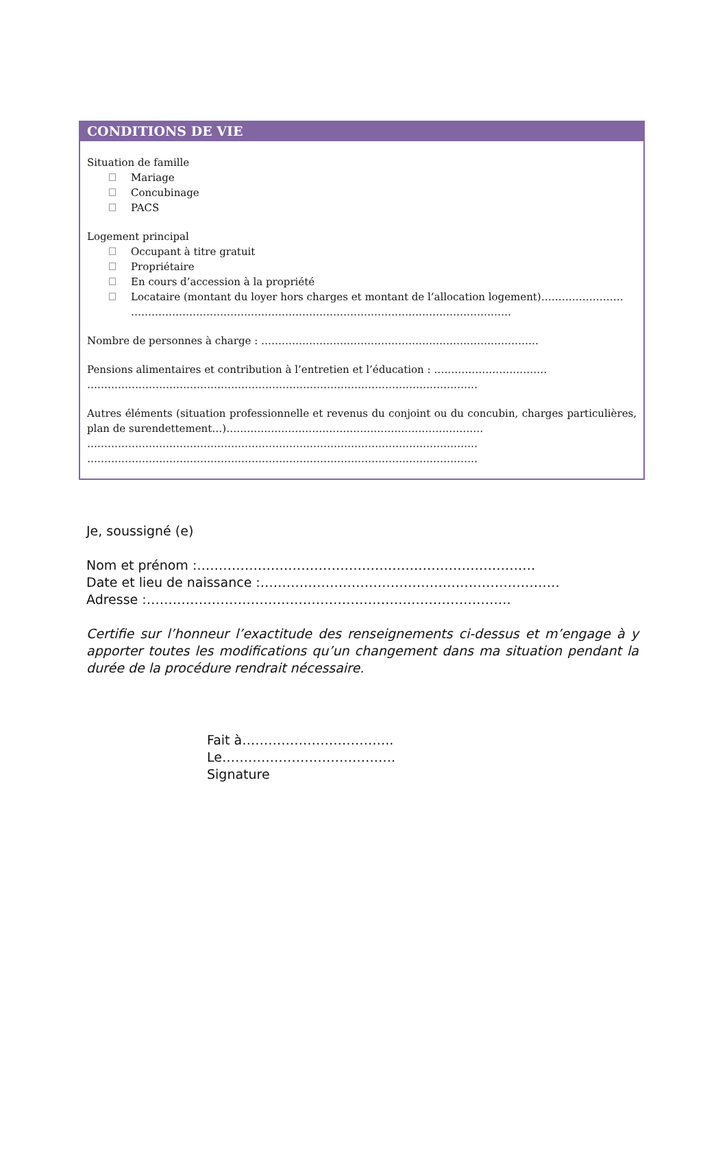CONDITIONS DE VIE
Situation de famille
Mariage
Concubinage
PACS
Logement principal
Occupant à titre gratuit
Propriétaire
En cours d’accession à la propriété
Locataire (montant du loyer hors charges et montant de l’allocation logement)……………………
…………………………………………………………………………………………………
Nombre de personnes à charge : ………………………………………………………………………
Pensions alimentaires et contribution à l’entretien et l’éducation : ……………………………
……………………………………………………………………………………………………
Autres éléments (situation professionnelle et revenus du conjoint ou du concubin, charges particulières, plan de surendettement…)…………………………………………………………………
……………………………………………………………………………………………………
……………………………………………………………………………………………………
Je, soussigné (e)
Nom et prénom :……………………………………………………………………
Date et lieu de naissance :……………………………………………………………
Adresse :…………………………………………………………………………
Certifie sur l’honneur l’exactitude des renseignements ci-dessus et m’engage à y apporter toutes les modifications qu’un changement dans ma situation pendant la durée de la procédure rendrait nécessaire.
Fait à……………………………..
Le………………………………….
Signature